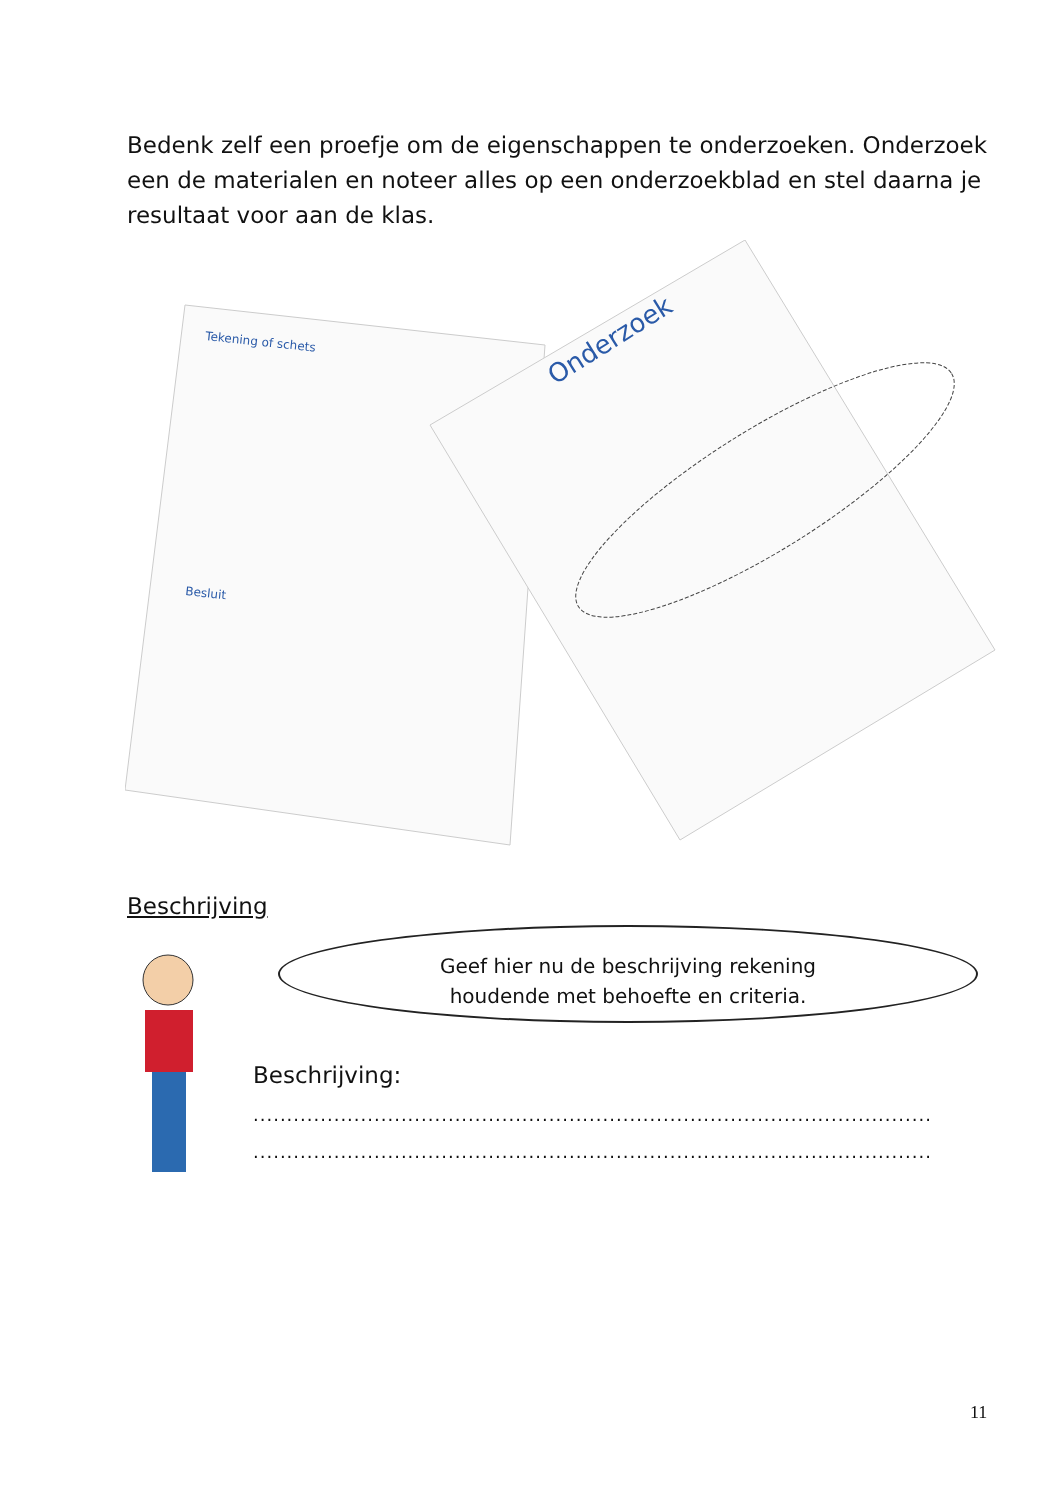Bedenk zelf een proefje om de eigenschappen te onderzoeken. Onderzoek een de materialen en noteer alles op een onderzoekblad en stel daarna je resultaat voor aan de klas.
Tekening of schets
Besluit
Onderzoek
Beschrijving
Geef hier nu de beschrijving rekening
houdende met behoefte en criteria.
Beschrijving:
.............................................................................................................
.............................................................................................................
11